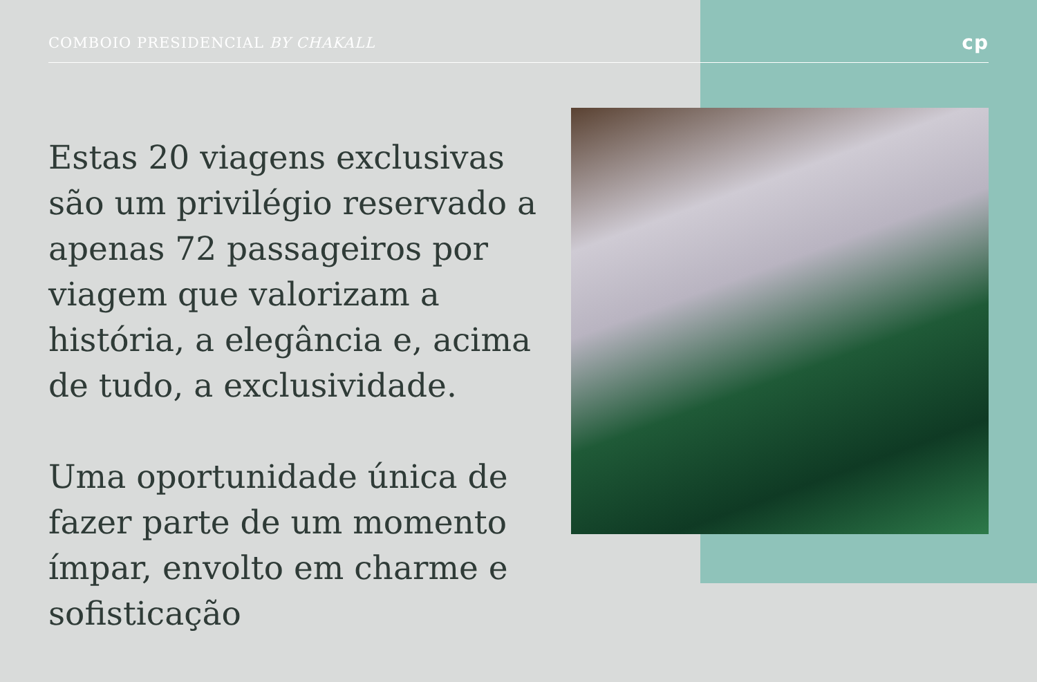COMBOIO PRESIDENCIAL BY CHAKALL cp
Estas 20 viagens exclusivas são um privilégio reservado a apenas 72 passageiros por viagem que valorizam a história, a elegância e, acima de tudo, a exclusividade.
Uma oportunidade única de fazer parte de um momento ímpar, envolto em charme e sofisticação